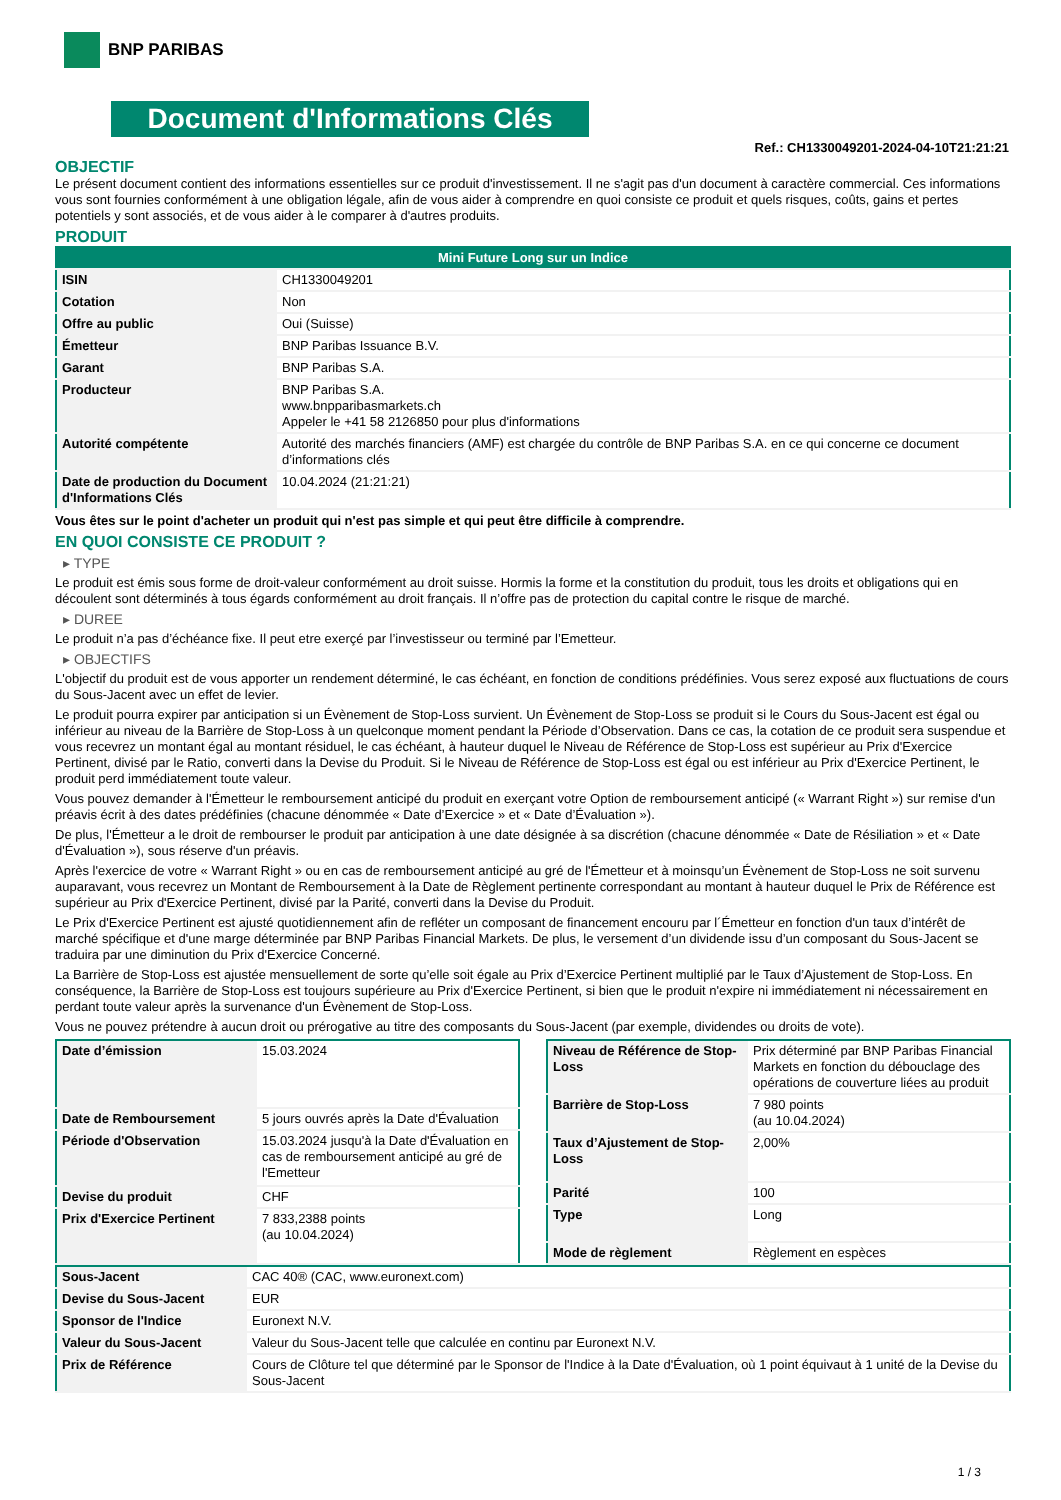BNP PARIBAS
Document d'Informations Clés
Ref.: CH1330049201-2024-04-10T21:21:21
OBJECTIF
Le présent document contient des informations essentielles sur ce produit d'investissement. Il ne s'agit pas d'un document à caractère commercial. Ces informations vous sont fournies conformément à une obligation légale, afin de vous aider à comprendre en quoi consiste ce produit et quels risques, coûts, gains et pertes potentiels y sont associés, et de vous aider à le comparer à d'autres produits.
PRODUIT
| Mini Future Long sur un Indice | |
| ISIN | CH1330049201 |
| Cotation | Non |
| Offre au public | Oui (Suisse) |
| Émetteur | BNP Paribas Issuance B.V. |
| Garant | BNP Paribas S.A. |
| Producteur | BNP Paribas S.A. www.bnpparibasmarkets.ch Appeler le +41 58 2126850 pour plus d'informations |
| Autorité compétente | Autorité des marchés financiers (AMF) est chargée du contrôle de BNP Paribas S.A. en ce qui concerne ce document d’informations clés |
| Date de production du Document d'Informations Clés | 10.04.2024 (21:21:21) |
Vous êtes sur le point d'acheter un produit qui n'est pas simple et qui peut être difficile à comprendre.
EN QUOI CONSISTE CE PRODUIT ?
▸ TYPE
Le produit est émis sous forme de droit-valeur conformément au droit suisse. Hormis la forme et la constitution du produit, tous les droits et obligations qui en découlent sont déterminés à tous égards conformément au droit français. Il n’offre pas de protection du capital contre le risque de marché.
▸ DUREE
Le produit n’a pas d’échéance fixe. Il peut etre exerçé par l’investisseur ou terminé par l’Emetteur.
▸ OBJECTIFS
L'objectif du produit est de vous apporter un rendement déterminé, le cas échéant, en fonction de conditions prédéfinies. Vous serez exposé aux fluctuations de cours du Sous-Jacent avec un effet de levier.
Le produit pourra expirer par anticipation si un Évènement de Stop-Loss survient. Un Évènement de Stop-Loss se produit si le Cours du Sous-Jacent est égal ou inférieur au niveau de la Barrière de Stop-Loss à un quelconque moment pendant la Période d’Observation. Dans ce cas, la cotation de ce produit sera suspendue et vous recevrez un montant égal au montant résiduel, le cas échéant, à hauteur duquel le Niveau de Référence de Stop-Loss est supérieur au Prix d'Exercice Pertinent, divisé par le Ratio, converti dans la Devise du Produit. Si le Niveau de Référence de Stop-Loss est égal ou est inférieur au Prix d'Exercice Pertinent, le produit perd immédiatement toute valeur.
Vous pouvez demander à l'Émetteur le remboursement anticipé du produit en exerçant votre Option de remboursement anticipé (« Warrant Right ») sur remise d'un préavis écrit à des dates prédéfinies (chacune dénommée « Date d’Exercice » et « Date d’Évaluation »).
De plus, l'Émetteur a le droit de rembourser le produit par anticipation à une date désignée à sa discrétion (chacune dénommée « Date de Résiliation » et « Date d'Évaluation »), sous réserve d'un préavis.
Après l'exercice de votre « Warrant Right » ou en cas de remboursement anticipé au gré de l'Émetteur et à moinsqu’un Évènement de Stop-Loss ne soit survenu auparavant, vous recevrez un Montant de Remboursement à la Date de Règlement pertinente correspondant au montant à hauteur duquel le Prix de Référence est supérieur au Prix d'Exercice Pertinent, divisé par la Parité, converti dans la Devise du Produit.
Le Prix d'Exercice Pertinent est ajusté quotidiennement afin de refléter un composant de financement encouru par l´Émetteur en fonction d'un taux d’intérêt de marché spécifique et d'une marge déterminée par BNP Paribas Financial Markets. De plus, le versement d’un dividende issu d’un composant du Sous-Jacent se traduira par une diminution du Prix d'Exercice Concerné.
La Barrière de Stop-Loss est ajustée mensuellement de sorte qu’elle soit égale au Prix d’Exercice Pertinent multiplié par le Taux d’Ajustement de Stop-Loss. En conséquence, la Barrière de Stop-Loss est toujours supérieure au Prix d'Exercice Pertinent, si bien que le produit n'expire ni immédiatement ni nécessairement en perdant toute valeur après la survenance d'un Évènement de Stop-Loss.
Vous ne pouvez prétendre à aucun droit ou prérogative au titre des composants du Sous-Jacent (par exemple, dividendes ou droits de vote).
| Date d’émission | 15.03.2024 |
| Date de Remboursement | 5 jours ouvrés après la Date d'Évaluation |
| Période d'Observation | 15.03.2024 jusqu'à la Date d'Évaluation en cas de remboursement anticipé au gré de l'Emetteur |
| Devise du produit | CHF |
| Prix d'Exercice Pertinent | 7 833,2388 points (au 10.04.2024) |
| Niveau de Référence de Stop-Loss | Prix déterminé par BNP Paribas Financial Markets en fonction du débouclage des opérations de couverture liées au produit |
| Barrière de Stop-Loss | 7 980 points (au 10.04.2024) |
| Taux d’Ajustement de Stop-Loss | 2,00% |
| Parité | 100 |
| Type | Long |
| Mode de règlement | Règlement en espèces |
| Sous-Jacent | CAC 40® (CAC, www.euronext.com) |
| Devise du Sous-Jacent | EUR |
| Sponsor de l'Indice | Euronext N.V. |
| Valeur du Sous-Jacent | Valeur du Sous-Jacent telle que calculée en continu par Euronext N.V. |
| Prix de Référence | Cours de Clôture tel que déterminé par le Sponsor de l'Indice à la Date d'Évaluation, où 1 point équivaut à 1 unité de la Devise du Sous-Jacent |
1 / 3